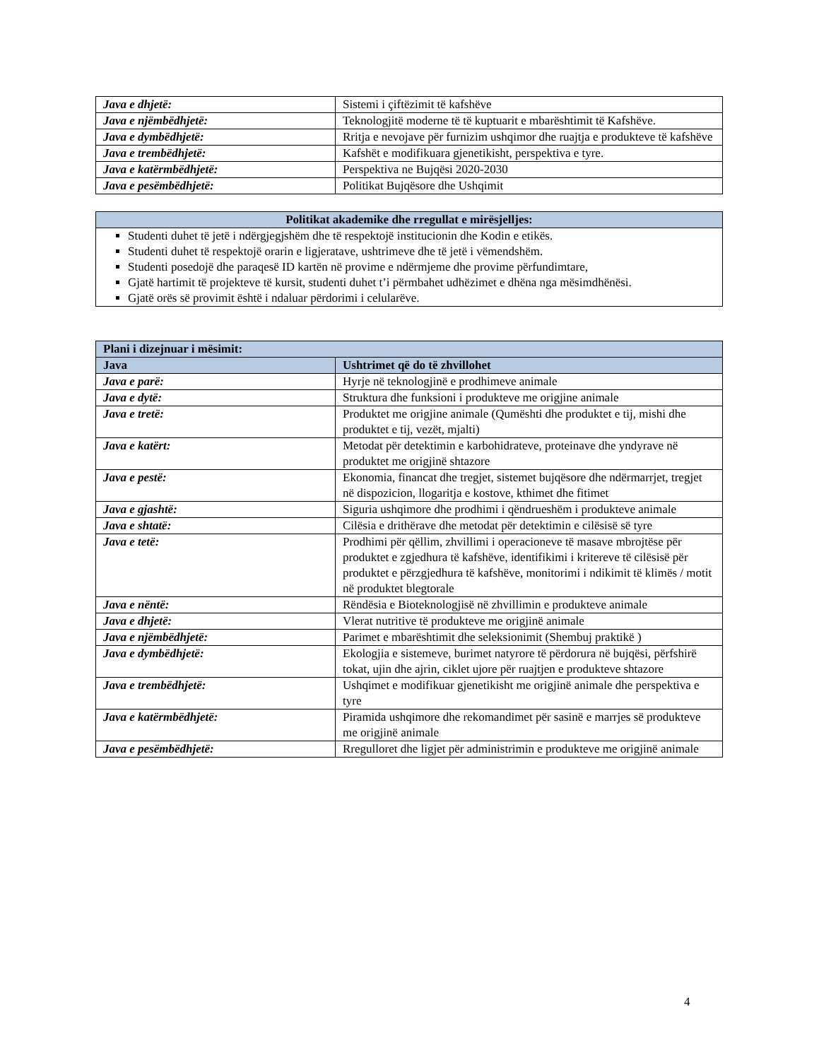| Java e dhjetë: | Sistemi i çiftëzimit të kafshëve |
| Java e njëmbëdhjetë: | Teknologjitë moderne të të kuptuarit e mbarështimit të Kafshëve. |
| Java e dymbëdhjetë: | Rritja e nevojave për furnizim ushqimor dhe ruajtja e produkteve të kafshëve |
| Java e trembëdhjetë: | Kafshët e modifikuara gjenetikisht, perspektiva e tyre. |
| Java e katërmbëdhjetë: | Perspektiva ne Bujqësi 2020-2030 |
| Java e pesëmbëdhjetë: | Politikat Bujqësore dhe Ushqimit |
| Politikat akademike dhe rregullat e mirësjelljes: |
| --- |
| Studenti duhet të jetë i ndërgjegjshëm dhe të respektojë institucionin dhe Kodin e etikës. Studenti duhet të respektojë orarin e ligjeratave, ushtrimeve dhe të jetë i vëmendshëm. Studenti posedojë dhe paraqesë ID kartën në provime e ndërmjeme dhe provime përfundimtare, Gjatë hartimit të projekteve të kursit, studenti duhet t’i përmbahet udhëzimet e dhëna nga mësimdhënësi. Gjatë orës së provimit është i ndaluar përdorimi i celularëve. |
| Plani i dizejnuar i mësimit: | |
| --- | --- |
| Java | Ushtrimet që do të zhvillohet |
| Java e parë: | Hyrje në teknologjinë e prodhimeve animale |
| Java e dytë: | Struktura dhe funksioni i produkteve me origjine animale |
| Java e tretë: | Produktet me origjine animale (Qumështi dhe produktet e tij, mishi dhe produktet e tij, vezët, mjalti) |
| Java e katërt: | Metodat për detektimin e karbohidrateve, proteinave dhe yndyrave në produktet me origjinë shtazore |
| Java e pestë: | Ekonomia, financat dhe tregjet, sistemet bujqësore dhe ndërmarrjet, tregjet në dispozicion, llogaritja e kostove, kthimet dhe fitimet |
| Java e gjashtë: | Siguria ushqimore dhe prodhimi i qëndrueshëm i produkteve animale |
| Java e shtatë: | Cilësia e drithërave dhe metodat për detektimin e cilësisë së tyre |
| Java e tetë: | Prodhimi për qëllim, zhvillimi i operacioneve të masave mbrojtëse për produktet e zgjedhura të kafshëve, identifikimi i kritereve të cilësisë për produktet e përzgjedhura të kafshëve, monitorimi i ndikimit të klimës / motit në produktet blegtorale |
| Java e nëntë: | Rëndësia e Bioteknologjisë në zhvillimin e produkteve animale |
| Java e dhjetë: | Vlerat nutritive të produkteve me origjinë animale |
| Java e njëmbëdhjetë: | Parimet e mbarështimit dhe seleksionimit (Shembuj praktikë ) |
| Java e dymbëdhjetë: | Ekologjia e sistemeve, burimet natyrore të përdorura në bujqësi, përfshirë tokat, ujin dhe ajrin, ciklet ujore për ruajtjen e produkteve shtazore |
| Java e trembëdhjetë: | Ushqimet e modifikuar gjenetikisht me origjinë animale dhe perspektiva e tyre |
| Java e katërmbëdhjetë: | Piramida ushqimore dhe rekomandimet për sasinë e marrjes së produkteve me origjinë animale |
| Java e pesëmbëdhjetë: | Rregulloret dhe ligjet për administrimin e produkteve me origjinë animale |
4